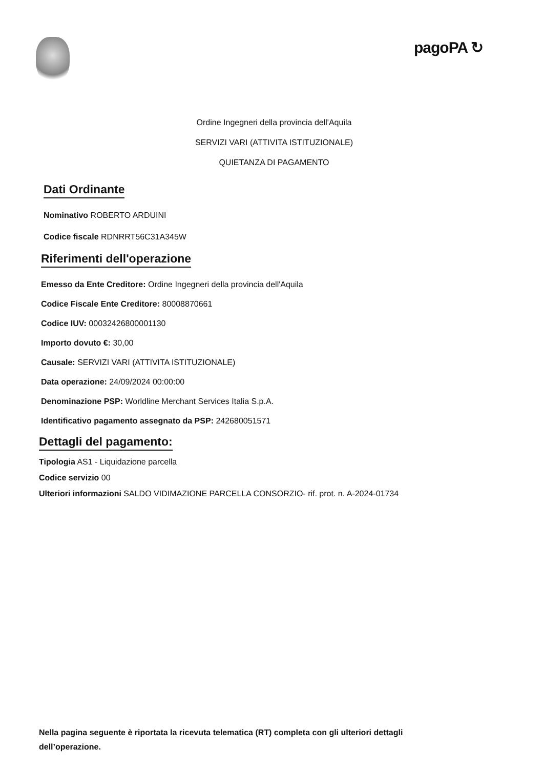pagoPA ↻
Ordine Ingegneri della provincia dell'Aquila
SERVIZI VARI (ATTIVITA ISTITUZIONALE)
QUIETANZA DI PAGAMENTO
Dati Ordinante
Nominativo ROBERTO ARDUINI
Codice fiscale RDNRRT56C31A345W
Riferimenti dell'operazione
Emesso da Ente Creditore: Ordine Ingegneri della provincia dell'Aquila
Codice Fiscale Ente Creditore: 80008870661
Codice IUV: 00032426800001130
Importo dovuto €: 30,00
Causale: SERVIZI VARI (ATTIVITA ISTITUZIONALE)
Data operazione: 24/09/2024 00:00:00
Denominazione PSP: Worldline Merchant Services Italia S.p.A.
Identificativo pagamento assegnato da PSP: 242680051571
Dettagli del pagamento:
Tipologia AS1 - Liquidazione parcella
Codice servizio 00
Ulteriori informazioni SALDO VIDIMAZIONE PARCELLA CONSORZIO- rif. prot. n. A-2024-01734
Nella pagina seguente è riportata la ricevuta telematica (RT) completa con gli ulteriori dettagli
dell’operazione.